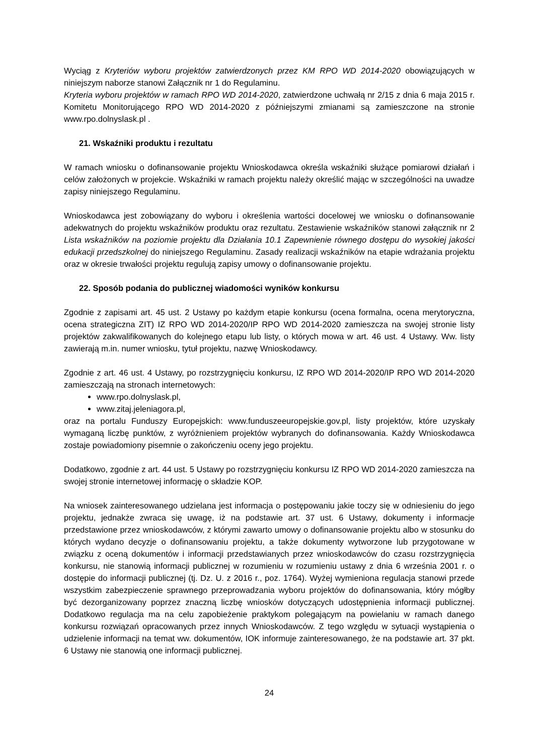Wyciąg z Kryteriów wyboru projektów zatwierdzonych przez KM RPO WD 2014-2020 obowiązujących w niniejszym naborze stanowi Załącznik nr 1 do Regulaminu.
Kryteria wyboru projektów w ramach RPO WD 2014-2020, zatwierdzone uchwałą nr 2/15 z dnia 6 maja 2015 r. Komitetu Monitorującego RPO WD 2014-2020 z późniejszymi zmianami są zamieszczone na stronie www.rpo.dolnyslask.pl .
21. Wskaźniki produktu i rezultatu
W ramach wniosku o dofinansowanie projektu Wnioskodawca określa wskaźniki służące pomiarowi działań i celów założonych w projekcie. Wskaźniki w ramach projektu należy określić mając w szczególności na uwadze zapisy niniejszego Regulaminu.
Wnioskodawca jest zobowiązany do wyboru i określenia wartości docelowej we wniosku o dofinansowanie adekwatnych do projektu wskaźników produktu oraz rezultatu. Zestawienie wskaźników stanowi załącznik nr 2 Lista wskaźników na poziomie projektu dla Działania 10.1 Zapewnienie równego dostępu do wysokiej jakości edukacji przedszkolnej do niniejszego Regulaminu. Zasady realizacji wskaźników na etapie wdrażania projektu oraz w okresie trwałości projektu regulują zapisy umowy o dofinansowanie projektu.
22. Sposób podania do publicznej wiadomości wyników konkursu
Zgodnie z zapisami art. 45 ust. 2 Ustawy po każdym etapie konkursu (ocena formalna, ocena merytoryczna, ocena strategiczna ZIT) IZ RPO WD 2014-2020/IP RPO WD 2014-2020 zamieszcza na swojej stronie listy projektów zakwalifikowanych do kolejnego etapu lub listy, o których mowa w art. 46 ust. 4 Ustawy. Ww. listy zawierają m.in. numer wniosku, tytuł projektu, nazwę Wnioskodawcy.
Zgodnie z art. 46 ust. 4 Ustawy, po rozstrzygnięciu konkursu, IZ RPO WD 2014-2020/IP RPO WD 2014-2020 zamieszczają na stronach internetowych:
www.rpo.dolnyslask.pl,
www.zitaj.jeleniagora.pl,
oraz na portalu Funduszy Europejskich: www.funduszeeuropejskie.gov.pl, listy projektów, które uzyskały wymaganą liczbę punktów, z wyróżnieniem projektów wybranych do dofinansowania. Każdy Wnioskodawca zostaje powiadomiony pisemnie o zakończeniu oceny jego projektu.
Dodatkowo, zgodnie z art. 44 ust. 5 Ustawy po rozstrzygnięciu konkursu IZ RPO WD 2014-2020 zamieszcza na swojej stronie internetowej informację o składzie KOP.
Na wniosek zainteresowanego udzielana jest informacja o postępowaniu jakie toczy się w odniesieniu do jego projektu, jednakże zwraca się uwagę, iż na podstawie art. 37 ust. 6 Ustawy, dokumenty i informacje przedstawione przez wnioskodawców, z którymi zawarto umowy o dofinansowanie projektu albo w stosunku do których wydano decyzje o dofinansowaniu projektu, a także dokumenty wytworzone lub przygotowane w związku z oceną dokumentów i informacji przedstawianych przez wnioskodawców do czasu rozstrzygnięcia konkursu, nie stanowią informacji publicznej w rozumieniu w rozumieniu ustawy z dnia 6 września 2001 r. o dostępie do informacji publicznej (tj. Dz. U. z 2016 r., poz. 1764). Wyżej wymieniona regulacja stanowi przede wszystkim zabezpieczenie sprawnego przeprowadzania wyboru projektów do dofinansowania, który mógłby być dezorganizowany poprzez znaczną liczbę wniosków dotyczących udostępnienia informacji publicznej. Dodatkowo regulacja ma na celu zapobieżenie praktykom polegającym na powielaniu w ramach danego konkursu rozwiązań opracowanych przez innych Wnioskodawców. Z tego względu w sytuacji wystąpienia o udzielenie informacji na temat ww. dokumentów, IOK informuje zainteresowanego, że na podstawie art. 37 pkt. 6 Ustawy nie stanowią one informacji publicznej.
24